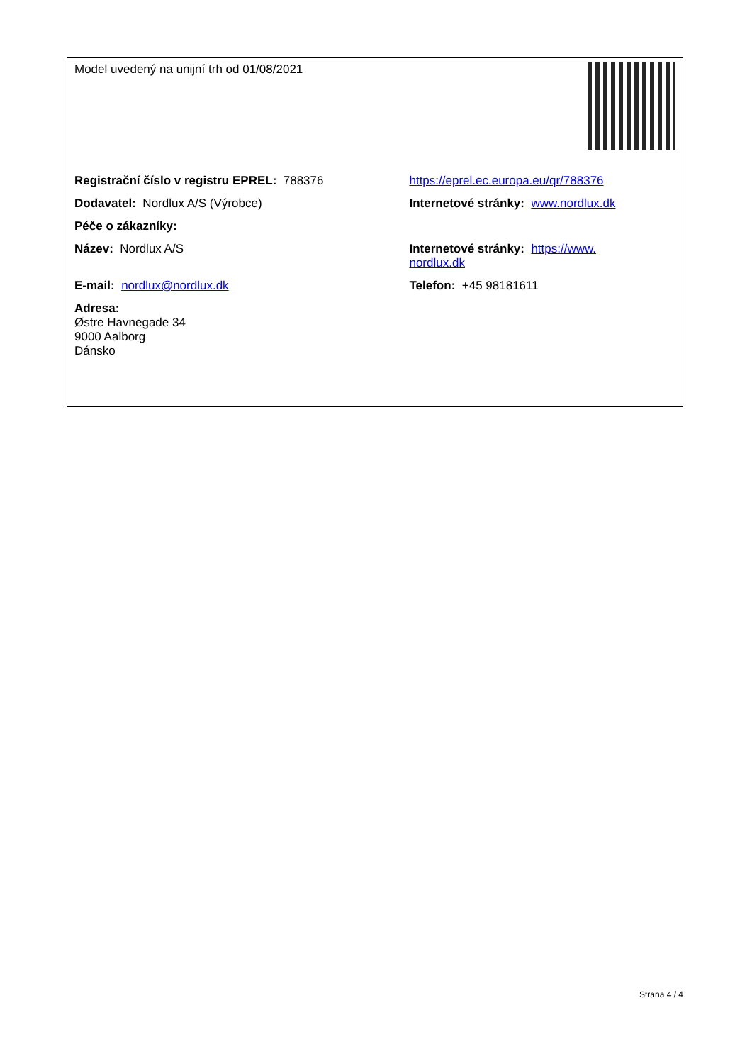| Model uvedený na unijní trh od 01/08/2021 | |
| Registrační číslo v registru EPREL: 788376 | https://eprel.ec.europa.eu/qr/788376 |
| Dodavatel: Nordlux A/S (Výrobce) | Internetové stránky: www.nordlux.dk |
| Péče o zákazníky: | |
| Název: Nordlux A/S | Internetové stránky: https://www. nordlux.dk |
| E-mail: nordlux@nordlux.dk | Telefon: +45 98181611 |
| Adresa: Østre Havnegade 34 9000 Aalborg Dánsko | |
Strana 4 / 4